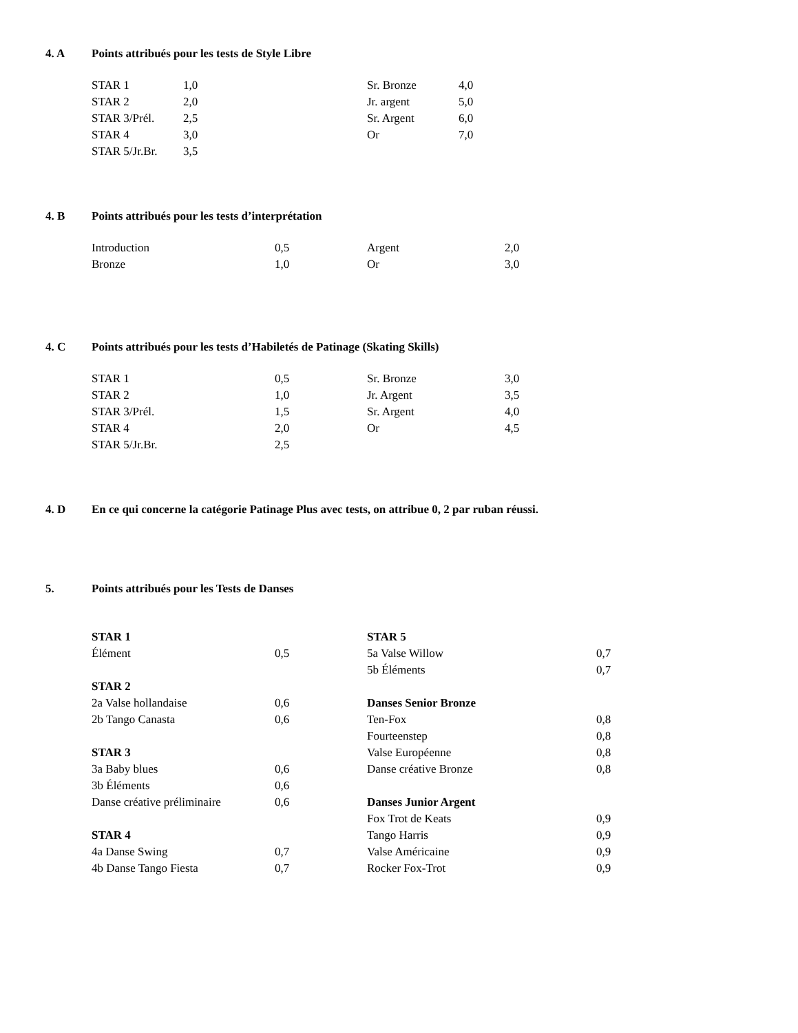4. A Points attribués pour les tests de Style Libre
| STAR 1 | 1,0 | Sr. Bronze | 4,0 |
| STAR 2 | 2,0 | Jr. argent | 5,0 |
| STAR 3/Prél. | 2,5 | Sr. Argent | 6,0 |
| STAR 4 | 3,0 | Or | 7,0 |
| STAR 5/Jr.Br. | 3,5 | | |
4. B Points attribués pour les tests d’interprétation
| Introduction | 0,5 | Argent | 2,0 |
| Bronze | 1,0 | Or | 3,0 |
4. C Points attribués pour les tests d’Habiletés de Patinage (Skating Skills)
| STAR 1 | 0,5 | Sr. Bronze | 3,0 |
| STAR 2 | 1,0 | Jr. Argent | 3,5 |
| STAR 3/Prél. | 1,5 | Sr. Argent | 4,0 |
| STAR 4 | 2,0 | Or | 4,5 |
| STAR 5/Jr.Br. | 2,5 | | |
4. D En ce qui concerne la catégorie Patinage Plus avec tests, on attribue 0, 2 par ruban réussi.
5. Points attribués pour les Tests de Danses
| STAR 1 | | STAR 5 | |
| Élément | 0,5 | 5a Valse Willow | 0,7 |
| | | 5b Éléments | 0,7 |
| STAR 2 | | | |
| 2a Valse hollandaise | 0,6 | Danses Senior Bronze | |
| 2b Tango Canasta | 0,6 | Ten-Fox | 0,8 |
| | | Fourteenstep | 0,8 |
| STAR 3 | | Valse Européenne | 0,8 |
| 3a Baby blues | 0,6 | Danse créative Bronze | 0,8 |
| 3b Éléments | 0,6 | | |
| Danse créative préliminaire | 0,6 | Danses Junior Argent | |
| | | Fox Trot de Keats | 0,9 |
| STAR 4 | | Tango Harris | 0,9 |
| 4a Danse Swing | 0,7 | Valse Américaine | 0,9 |
| 4b Danse Tango Fiesta | 0,7 | Rocker Fox-Trot | 0,9 |